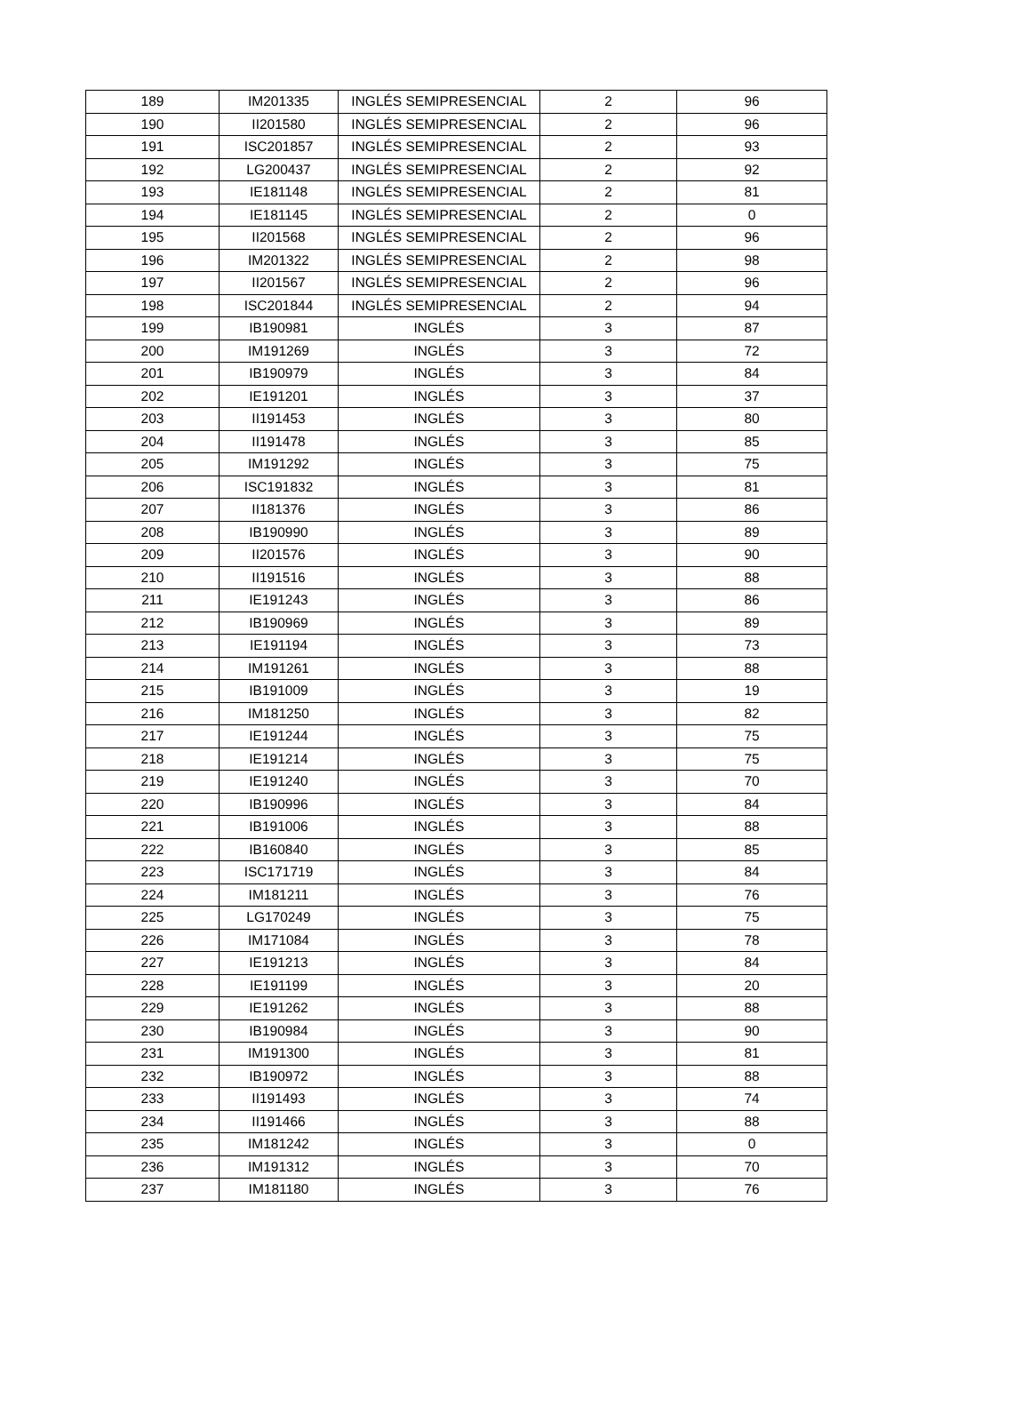| 189 | IM201335 | INGLÉS SEMIPRESENCIAL | 2 | 96 |
| 190 | II201580 | INGLÉS SEMIPRESENCIAL | 2 | 96 |
| 191 | ISC201857 | INGLÉS SEMIPRESENCIAL | 2 | 93 |
| 192 | LG200437 | INGLÉS SEMIPRESENCIAL | 2 | 92 |
| 193 | IE181148 | INGLÉS SEMIPRESENCIAL | 2 | 81 |
| 194 | IE181145 | INGLÉS SEMIPRESENCIAL | 2 | 0 |
| 195 | II201568 | INGLÉS SEMIPRESENCIAL | 2 | 96 |
| 196 | IM201322 | INGLÉS SEMIPRESENCIAL | 2 | 98 |
| 197 | II201567 | INGLÉS SEMIPRESENCIAL | 2 | 96 |
| 198 | ISC201844 | INGLÉS SEMIPRESENCIAL | 2 | 94 |
| 199 | IB190981 | INGLÉS | 3 | 87 |
| 200 | IM191269 | INGLÉS | 3 | 72 |
| 201 | IB190979 | INGLÉS | 3 | 84 |
| 202 | IE191201 | INGLÉS | 3 | 37 |
| 203 | II191453 | INGLÉS | 3 | 80 |
| 204 | II191478 | INGLÉS | 3 | 85 |
| 205 | IM191292 | INGLÉS | 3 | 75 |
| 206 | ISC191832 | INGLÉS | 3 | 81 |
| 207 | II181376 | INGLÉS | 3 | 86 |
| 208 | IB190990 | INGLÉS | 3 | 89 |
| 209 | II201576 | INGLÉS | 3 | 90 |
| 210 | II191516 | INGLÉS | 3 | 88 |
| 211 | IE191243 | INGLÉS | 3 | 86 |
| 212 | IB190969 | INGLÉS | 3 | 89 |
| 213 | IE191194 | INGLÉS | 3 | 73 |
| 214 | IM191261 | INGLÉS | 3 | 88 |
| 215 | IB191009 | INGLÉS | 3 | 19 |
| 216 | IM181250 | INGLÉS | 3 | 82 |
| 217 | IE191244 | INGLÉS | 3 | 75 |
| 218 | IE191214 | INGLÉS | 3 | 75 |
| 219 | IE191240 | INGLÉS | 3 | 70 |
| 220 | IB190996 | INGLÉS | 3 | 84 |
| 221 | IB191006 | INGLÉS | 3 | 88 |
| 222 | IB160840 | INGLÉS | 3 | 85 |
| 223 | ISC171719 | INGLÉS | 3 | 84 |
| 224 | IM181211 | INGLÉS | 3 | 76 |
| 225 | LG170249 | INGLÉS | 3 | 75 |
| 226 | IM171084 | INGLÉS | 3 | 78 |
| 227 | IE191213 | INGLÉS | 3 | 84 |
| 228 | IE191199 | INGLÉS | 3 | 20 |
| 229 | IE191262 | INGLÉS | 3 | 88 |
| 230 | IB190984 | INGLÉS | 3 | 90 |
| 231 | IM191300 | INGLÉS | 3 | 81 |
| 232 | IB190972 | INGLÉS | 3 | 88 |
| 233 | II191493 | INGLÉS | 3 | 74 |
| 234 | II191466 | INGLÉS | 3 | 88 |
| 235 | IM181242 | INGLÉS | 3 | 0 |
| 236 | IM191312 | INGLÉS | 3 | 70 |
| 237 | IM181180 | INGLÉS | 3 | 76 |